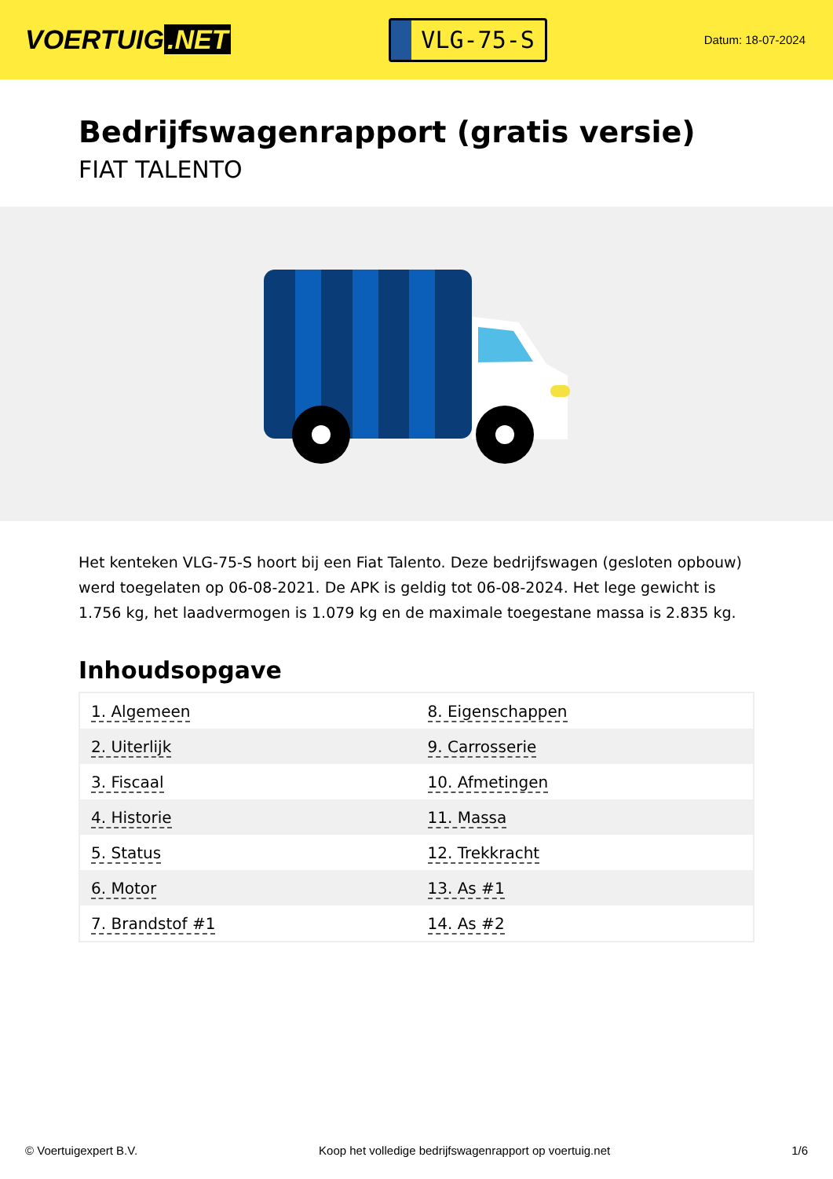VOERTUIG.NET
VLG-75-S
Datum: 18-07-2024
Bedrijfswagenrapport (gratis versie)
FIAT TALENTO
Het kenteken VLG-75-S hoort bij een Fiat Talento. Deze bedrijfswagen (gesloten opbouw) werd toegelaten op 06-08-2021. De APK is geldig tot 06-08-2024. Het lege gewicht is 1.756 kg, het laadvermogen is 1.079 kg en de maximale toegestane massa is 2.835 kg.
Inhoudsopgave
| 1. Algemeen | 8. Eigenschappen |
| 2. Uiterlijk | 9. Carrosserie |
| 3. Fiscaal | 10. Afmetingen |
| 4. Historie | 11. Massa |
| 5. Status | 12. Trekkracht |
| 6. Motor | 13. As #1 |
| 7. Brandstof #1 | 14. As #2 |
© Voertuigexpert B.V. Koop het volledige bedrijfswagenrapport op voertuig.net 1/6